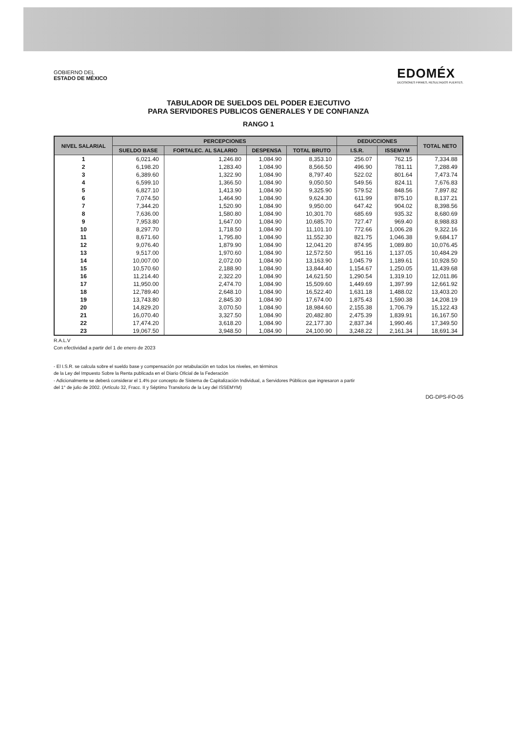GOBIERNO DEL
ESTADO DE MÉXICO
EDOMÉX
DECISIONES FIRMES, RESULTADOS FUERTES.
TABULADOR DE SUELDOS DEL PODER EJECUTIVO
PARA SERVIDORES PUBLICOS GENERALES Y DE CONFIANZA
RANGO 1
| NIVEL SALARIAL | PERCEPCIONES | | | | DEDUCCIONES | | TOTAL NETO |
| --- | --- | --- | --- | --- | --- | --- | --- |
| | SUELDO BASE | FORTALEC. AL SALARIO | DESPENSA | TOTAL BRUTO | I.S.R. | ISSEMYM | |
| 1 | 6,021.40 | 1,246.80 | 1,084.90 | 8,353.10 | 256.07 | 762.15 | 7,334.88 |
| 2 | 6,198.20 | 1,283.40 | 1,084.90 | 8,566.50 | 496.90 | 781.11 | 7,288.49 |
| 3 | 6,389.60 | 1,322.90 | 1,084.90 | 8,797.40 | 522.02 | 801.64 | 7,473.74 |
| 4 | 6,599.10 | 1,366.50 | 1,084.90 | 9,050.50 | 549.56 | 824.11 | 7,676.83 |
| 5 | 6,827.10 | 1,413.90 | 1,084.90 | 9,325.90 | 579.52 | 848.56 | 7,897.82 |
| 6 | 7,074.50 | 1,464.90 | 1,084.90 | 9,624.30 | 611.99 | 875.10 | 8,137.21 |
| 7 | 7,344.20 | 1,520.90 | 1,084.90 | 9,950.00 | 647.42 | 904.02 | 8,398.56 |
| 8 | 7,636.00 | 1,580.80 | 1,084.90 | 10,301.70 | 685.69 | 935.32 | 8,680.69 |
| 9 | 7,953.80 | 1,647.00 | 1,084.90 | 10,685.70 | 727.47 | 969.40 | 8,988.83 |
| 10 | 8,297.70 | 1,718.50 | 1,084.90 | 11,101.10 | 772.66 | 1,006.28 | 9,322.16 |
| 11 | 8,671.60 | 1,795.80 | 1,084.90 | 11,552.30 | 821.75 | 1,046.38 | 9,684.17 |
| 12 | 9,076.40 | 1,879.90 | 1,084.90 | 12,041.20 | 874.95 | 1,089.80 | 10,076.45 |
| 13 | 9,517.00 | 1,970.60 | 1,084.90 | 12,572.50 | 951.16 | 1,137.05 | 10,484.29 |
| 14 | 10,007.00 | 2,072.00 | 1,084.90 | 13,163.90 | 1,045.79 | 1,189.61 | 10,928.50 |
| 15 | 10,570.60 | 2,188.90 | 1,084.90 | 13,844.40 | 1,154.67 | 1,250.05 | 11,439.68 |
| 16 | 11,214.40 | 2,322.20 | 1,084.90 | 14,621.50 | 1,290.54 | 1,319.10 | 12,011.86 |
| 17 | 11,950.00 | 2,474.70 | 1,084.90 | 15,509.60 | 1,449.69 | 1,397.99 | 12,661.92 |
| 18 | 12,789.40 | 2,648.10 | 1,084.90 | 16,522.40 | 1,631.18 | 1,488.02 | 13,403.20 |
| 19 | 13,743.80 | 2,845.30 | 1,084.90 | 17,674.00 | 1,875.43 | 1,590.38 | 14,208.19 |
| 20 | 14,829.20 | 3,070.50 | 1,084.90 | 18,984.60 | 2,155.38 | 1,706.79 | 15,122.43 |
| 21 | 16,070.40 | 3,327.50 | 1,084.90 | 20,482.80 | 2,475.39 | 1,839.91 | 16,167.50 |
| 22 | 17,474.20 | 3,618.20 | 1,084.90 | 22,177.30 | 2,837.34 | 1,990.46 | 17,349.50 |
| 23 | 19,067.50 | 3,948.50 | 1,084.90 | 24,100.90 | 3,248.22 | 2,161.34 | 18,691.34 |
R.A.L.V
Con efectividad a partir del 1 de enero de 2023
- El I.S.R. se calcula sobre el sueldo base y compensación por retabulación en todos los niveles, en términos
de la Ley del Impuesto Sobre la Renta publicada en el Diario Oficial de la Federación
- Adicionalmente se deberá considerar el 1.4% por concepto de Sistema de Capitalización Individual, a Servidores Públicos que ingresaron a partir
del 1° de julio de 2002. (Artículo 32, Fracc. II y Séptimo Transitorio de la Ley del ISSEMYM)
DG-DPS-FO-05